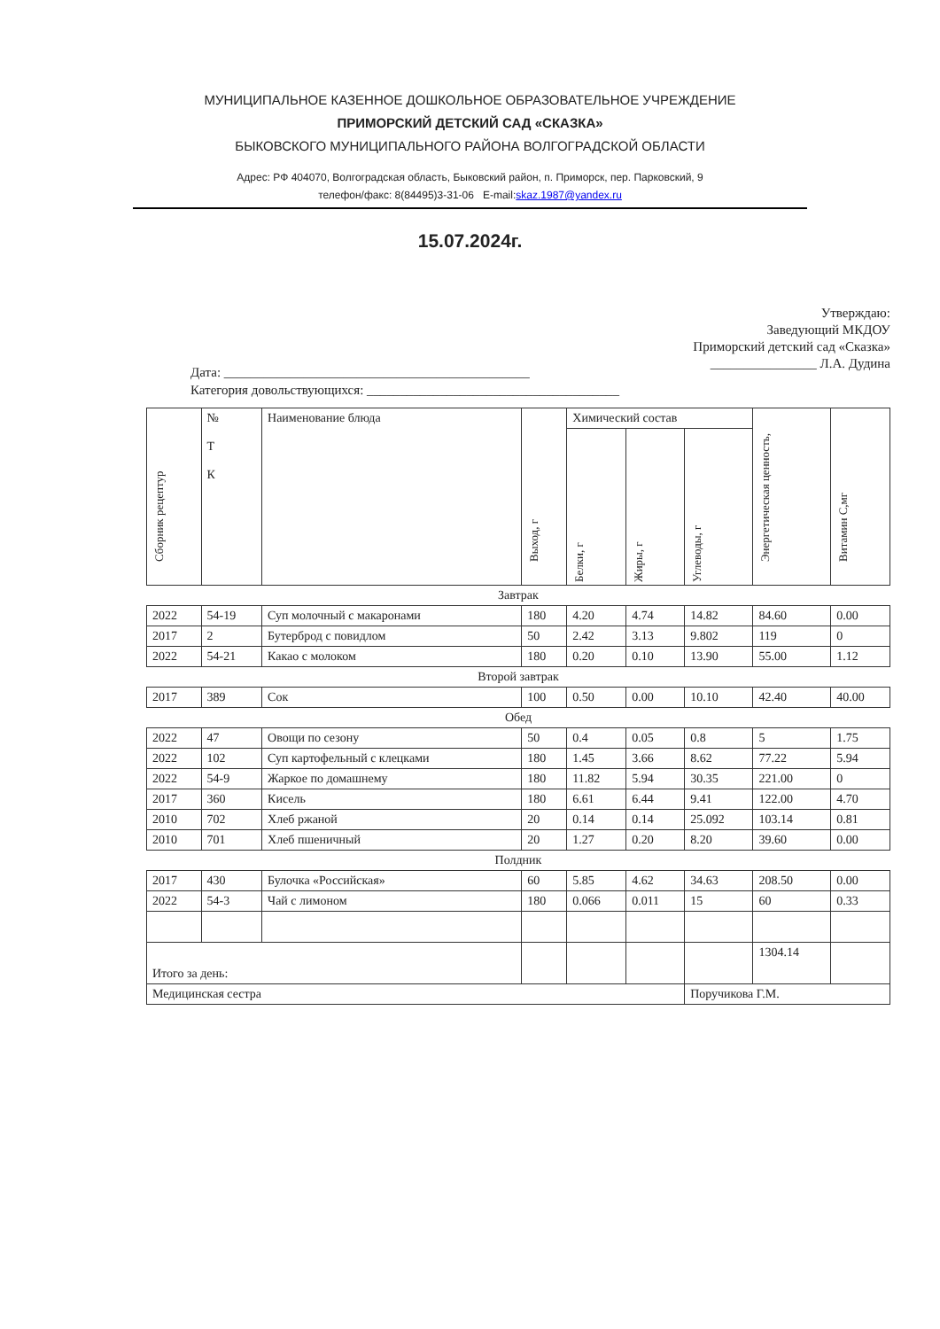МУНИЦИПАЛЬНОЕ КАЗЕННОЕ ДОШКОЛЬНОЕ ОБРАЗОВАТЕЛЬНОЕ УЧРЕЖДЕНИЕ
ПРИМОРСКИЙ ДЕТСКИЙ САД «СКАЗКА»
БЫКОВСКОГО МУНИЦИПАЛЬНОГО РАЙОНА ВОЛГОГРАДСКОЙ ОБЛАСТИ
Адрес: РФ 404070, Волгоградская область, Быковский район, п. Приморск, пер. Парковский, 9
телефон/факс: 8(84495)3-31-06 E-mail:skaz.1987@yandex.ru
15.07.2024г.
Утверждаю:
Заведующий МКДОУ
Приморский детский сад «Сказка»
________________ Л.А. Дудина
Дата: ______________________________________________
Категория довольствующихся: ______________________________________
| Сборник рецептур | № Т К | Наименование блюда | Выход, г | Химический состав | | | Энергетическая ценность, | Витамин С,мг |
| --- | --- | --- | --- | --- | --- | --- | --- | --- |
| | | | | Белки, г | Жиры, г | Углеводы, г | | |
| Завтрак | | | | | | | | |
| 2022 | 54-19 | Суп молочный с макаронами | 180 | 4.20 | 4.74 | 14.82 | 84.60 | 0.00 |
| 2017 | 2 | Бутерброд с повидлом | 50 | 2.42 | 3.13 | 9.802 | 119 | 0 |
| 2022 | 54-21 | Какао с молоком | 180 | 0.20 | 0.10 | 13.90 | 55.00 | 1.12 |
| Второй завтрак | | | | | | | | |
| 2017 | 389 | Сок | 100 | 0.50 | 0.00 | 10.10 | 42.40 | 40.00 |
| Обед | | | | | | | | |
| 2022 | 47 | Овощи по сезону | 50 | 0.4 | 0.05 | 0.8 | 5 | 1.75 |
| 2022 | 102 | Суп картофельный с клецками | 180 | 1.45 | 3.66 | 8.62 | 77.22 | 5.94 |
| 2022 | 54-9 | Жаркое по домашнему | 180 | 11.82 | 5.94 | 30.35 | 221.00 | 0 |
| 2017 | 360 | Кисель | 180 | 6.61 | 6.44 | 9.41 | 122.00 | 4.70 |
| 2010 | 702 | Хлеб ржаной | 20 | 0.14 | 0.14 | 25.092 | 103.14 | 0.81 |
| 2010 | 701 | Хлеб пшеничный | 20 | 1.27 | 0.20 | 8.20 | 39.60 | 0.00 |
| Полдник | | | | | | | | |
| 2017 | 430 | Булочка «Российская» | 60 | 5.85 | 4.62 | 34.63 | 208.50 | 0.00 |
| 2022 | 54-3 | Чай с лимоном | 180 | 0.066 | 0.011 | 15 | 60 | 0.33 |
| Итого за день: | | | | | | | 1304.14 | |
| Медицинская сестра | | | | | | Поручикова Г.М. | | |